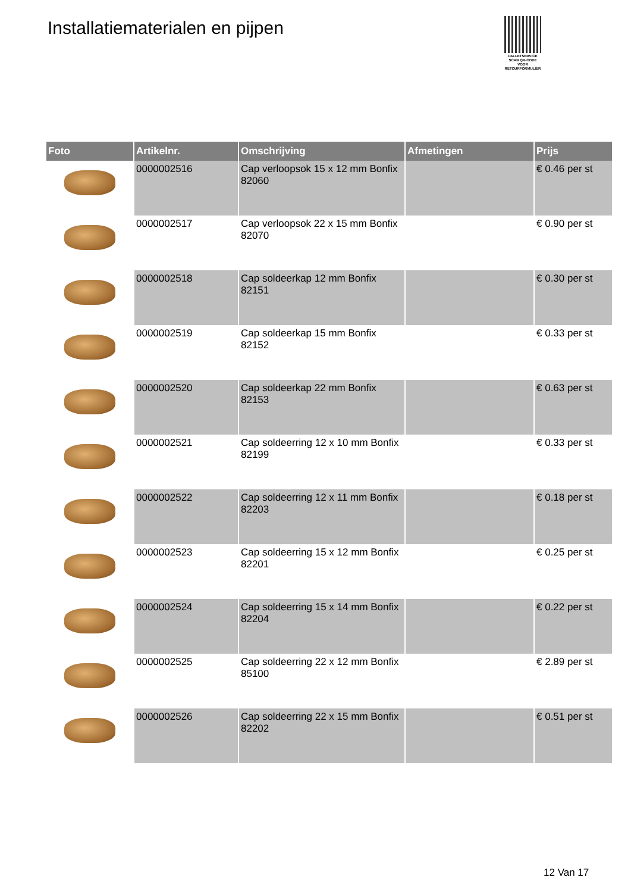Installatiematerialen en pijpen
PALLETSERVICE
SCAN QR-CODE VOOR RETOURFORMULIER
| Foto | Artikelnr. | Omschrijving | Afmetingen | Prijs |
| --- | --- | --- | --- | --- |
| | 0000002516 | Cap verloopsok 15 x 12 mm Bonfix 82060 | | € 0.46 per st |
| | 0000002517 | Cap verloopsok 22 x 15 mm Bonfix 82070 | | € 0.90 per st |
| | 0000002518 | Cap soldeerkap 12 mm Bonfix 82151 | | € 0.30 per st |
| | 0000002519 | Cap soldeerkap 15 mm Bonfix 82152 | | € 0.33 per st |
| | 0000002520 | Cap soldeerkap 22 mm Bonfix 82153 | | € 0.63 per st |
| | 0000002521 | Cap soldeerring 12 x 10 mm Bonfix 82199 | | € 0.33 per st |
| | 0000002522 | Cap soldeerring 12 x 11 mm Bonfix 82203 | | € 0.18 per st |
| | 0000002523 | Cap soldeerring 15 x 12 mm Bonfix 82201 | | € 0.25 per st |
| | 0000002524 | Cap soldeerring 15 x 14 mm Bonfix 82204 | | € 0.22 per st |
| | 0000002525 | Cap soldeerring 22 x 12 mm Bonfix 85100 | | € 2.89 per st |
| | 0000002526 | Cap soldeerring 22 x 15 mm Bonfix 82202 | | € 0.51 per st |
12 Van 17